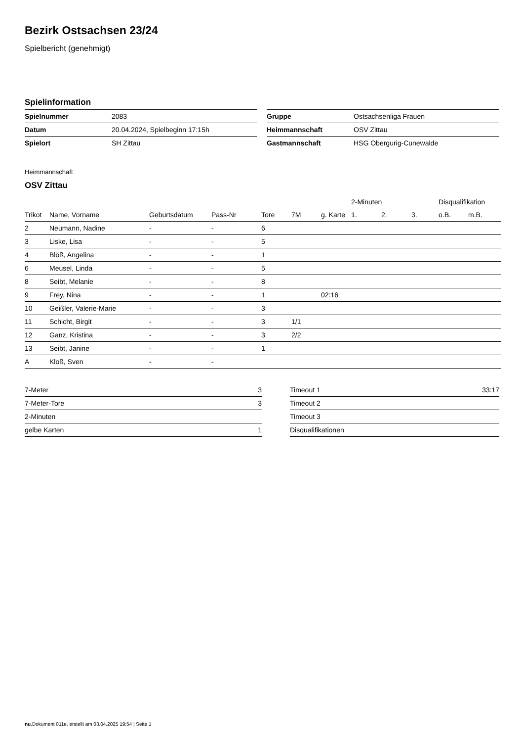Bezirk Ostsachsen 23/24
Spielbericht (genehmigt)
Spielinformation
| Spielnummer | 2083 |
| Datum | 20.04.2024, Spielbeginn 17:15h |
| Spielort | SH Zittau |
| Gruppe | Ostsachsenliga Frauen |
| Heimmannschaft | OSV Zittau |
| Gastmannschaft | HSG Obergurig-Cunewalde |
Heimmannschaft
OSV Zittau
| | | | | | | | 2-Minuten | | | Disqualifikation | |
| --- | --- | --- | --- | --- | --- | --- | --- | --- | --- | --- | --- |
| Trikot | Name, Vorname | Geburtsdatum | Pass-Nr | Tore | 7M | g. Karte | 1. | 2. | 3. | o.B. | m.B. |
| 2 | Neumann, Nadine | - | - | 6 | | | | | | | |
| 3 | Liske, Lisa | - | - | 5 | | | | | | | |
| 4 | Blöß, Angelina | - | - | 1 | | | | | | | |
| 6 | Meusel, Linda | - | - | 5 | | | | | | | |
| 8 | Seibt, Melanie | - | - | 8 | | | | | | | |
| 9 | Frey, Nina | - | - | 1 | | 02:16 | | | | | |
| 10 | Geißler, Valerie-Marie | - | - | 3 | | | | | | | |
| 11 | Schicht, Birgit | - | - | 3 | 1/1 | | | | | | |
| 12 | Ganz, Kristina | - | - | 3 | 2/2 | | | | | | |
| 13 | Seibt, Janine | - | - | 1 | | | | | | | |
| A | Kloß, Sven | - | - | | | | | | | | |
| 7-Meter | 3 |
| 7-Meter-Tore | 3 |
| 2-Minuten | |
| gelbe Karten | 1 |
| Timeout 1 | 33:17 |
| Timeout 2 | |
| Timeout 3 | |
| Disqualifikationen | |
nu.Dokument 011e, erstellt am 03.04.2025 19:54 | Seite 1